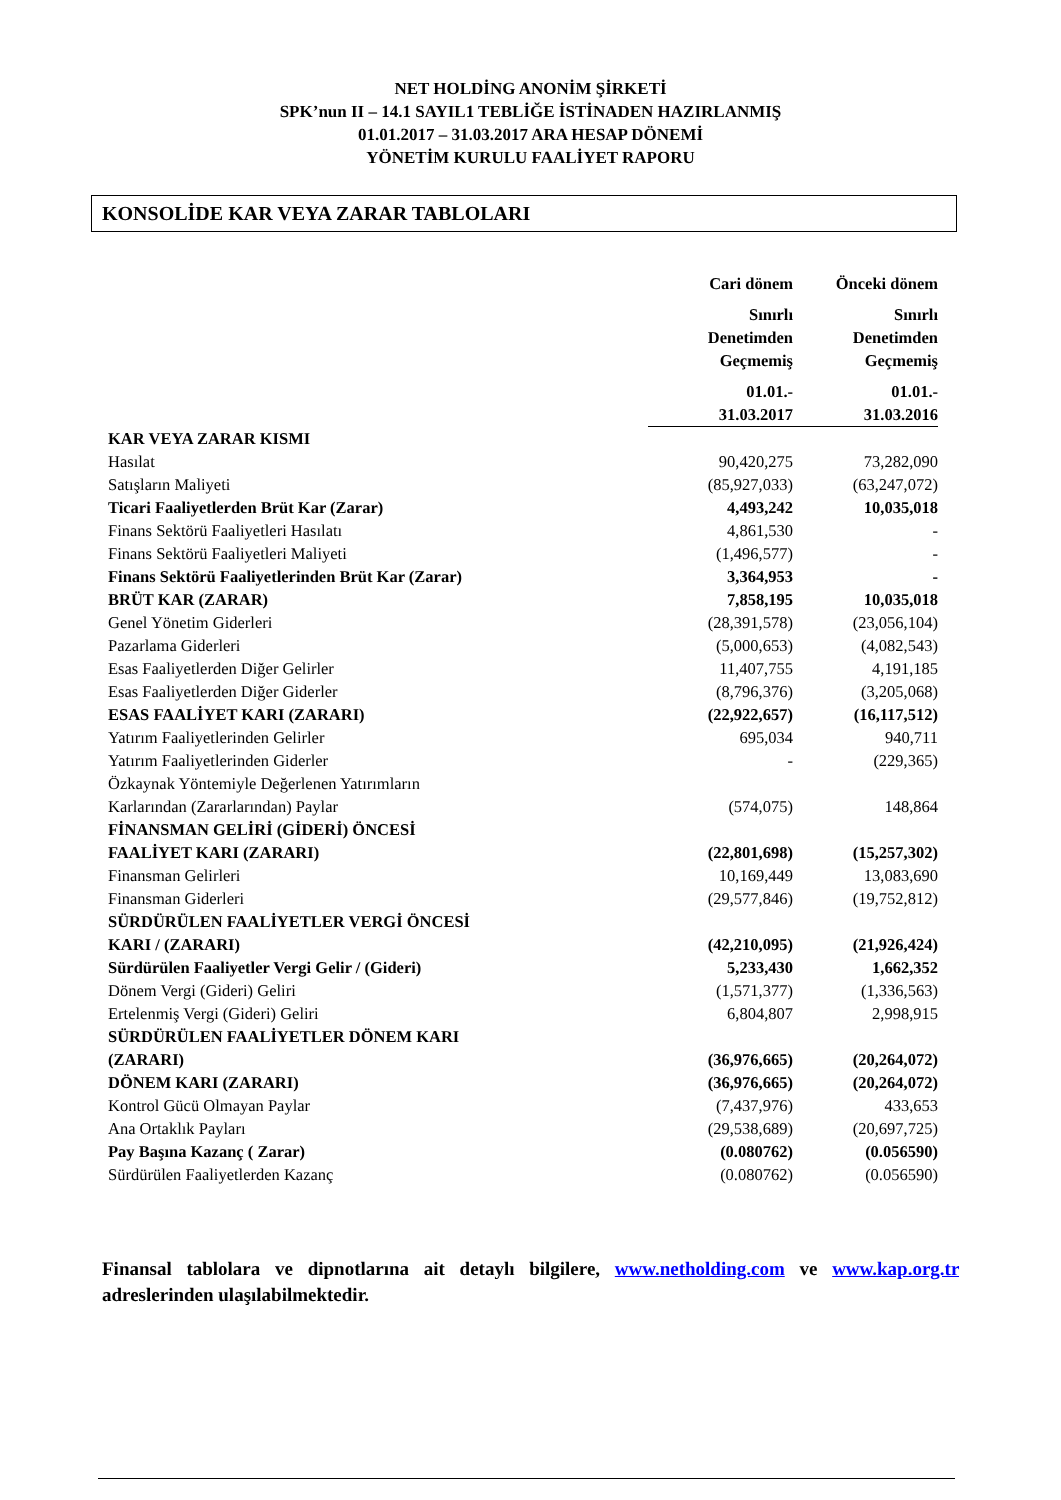NET HOLDİNG ANONİM ŞİRKETİ
SPK’nun II – 14.1 SAYIL1 TEBLİĞE İSTİNADEN HAZIRLANMIŞ
01.01.2017 – 31.03.2017 ARA HESAP DÖNEMİ
YÖNETİM KURULU FAALİYET RAPORU
KONSOLİDE KAR VEYA ZARAR TABLOLARI
| | Cari dönem | Önceki dönem |
| | Sınırlı Denetimden Geçmemiş | Sınırlı Denetimden Geçmemiş |
| | 01.01.- 31.03.2017 | 01.01.- 31.03.2016 |
| KAR VEYA ZARAR KISMI | | |
| Hasılat | 90,420,275 | 73,282,090 |
| Satışların Maliyeti | (85,927,033) | (63,247,072) |
| Ticari Faaliyetlerden Brüt Kar (Zarar) | 4,493,242 | 10,035,018 |
| Finans Sektörü Faaliyetleri Hasılatı | 4,861,530 | - |
| Finans Sektörü Faaliyetleri Maliyeti | (1,496,577) | - |
| Finans Sektörü Faaliyetlerinden Brüt Kar (Zarar) | 3,364,953 | - |
| BRÜT KAR (ZARAR) | 7,858,195 | 10,035,018 |
| Genel Yönetim Giderleri | (28,391,578) | (23,056,104) |
| Pazarlama Giderleri | (5,000,653) | (4,082,543) |
| Esas Faaliyetlerden Diğer Gelirler | 11,407,755 | 4,191,185 |
| Esas Faaliyetlerden Diğer Giderler | (8,796,376) | (3,205,068) |
| ESAS FAALİYET KARI (ZARARI) | (22,922,657) | (16,117,512) |
| Yatırım Faaliyetlerinden Gelirler | 695,034 | 940,711 |
| Yatırım Faaliyetlerinden Giderler | - | (229,365) |
| Özkaynak Yöntemiyle Değerlenen Yatırımların Karlarından (Zararlarından) Paylar | (574,075) | 148,864 |
| FİNANSMAN GELİRİ (GİDERİ) ÖNCESİ FAALİYET KARI (ZARARI) | (22,801,698) | (15,257,302) |
| Finansman Gelirleri | 10,169,449 | 13,083,690 |
| Finansman Giderleri | (29,577,846) | (19,752,812) |
| SÜRDÜRÜLEN FAALİYETLER VERGİ ÖNCESİ KARI / (ZARARI) | (42,210,095) | (21,926,424) |
| Sürdürülen Faaliyetler Vergi Gelir / (Gideri) | 5,233,430 | 1,662,352 |
| Dönem Vergi (Gideri) Geliri | (1,571,377) | (1,336,563) |
| Ertelenmiş Vergi (Gideri) Geliri | 6,804,807 | 2,998,915 |
| SÜRDÜRÜLEN FAALİYETLER DÖNEM KARI (ZARARI) | (36,976,665) | (20,264,072) |
| DÖNEM KARI (ZARARI) | (36,976,665) | (20,264,072) |
| Kontrol Gücü Olmayan Paylar | (7,437,976) | 433,653 |
| Ana Ortaklık Payları | (29,538,689) | (20,697,725) |
| Pay Başına Kazanç ( Zarar) | (0.080762) | (0.056590) |
| Sürdürülen Faaliyetlerden Kazanç | (0.080762) | (0.056590) |
Finansal tablolara ve dipnotlarına ait detaylı bilgilere, www.netholding.com ve www.kap.org.tr adreslerinden ulaşılabilmektedir.